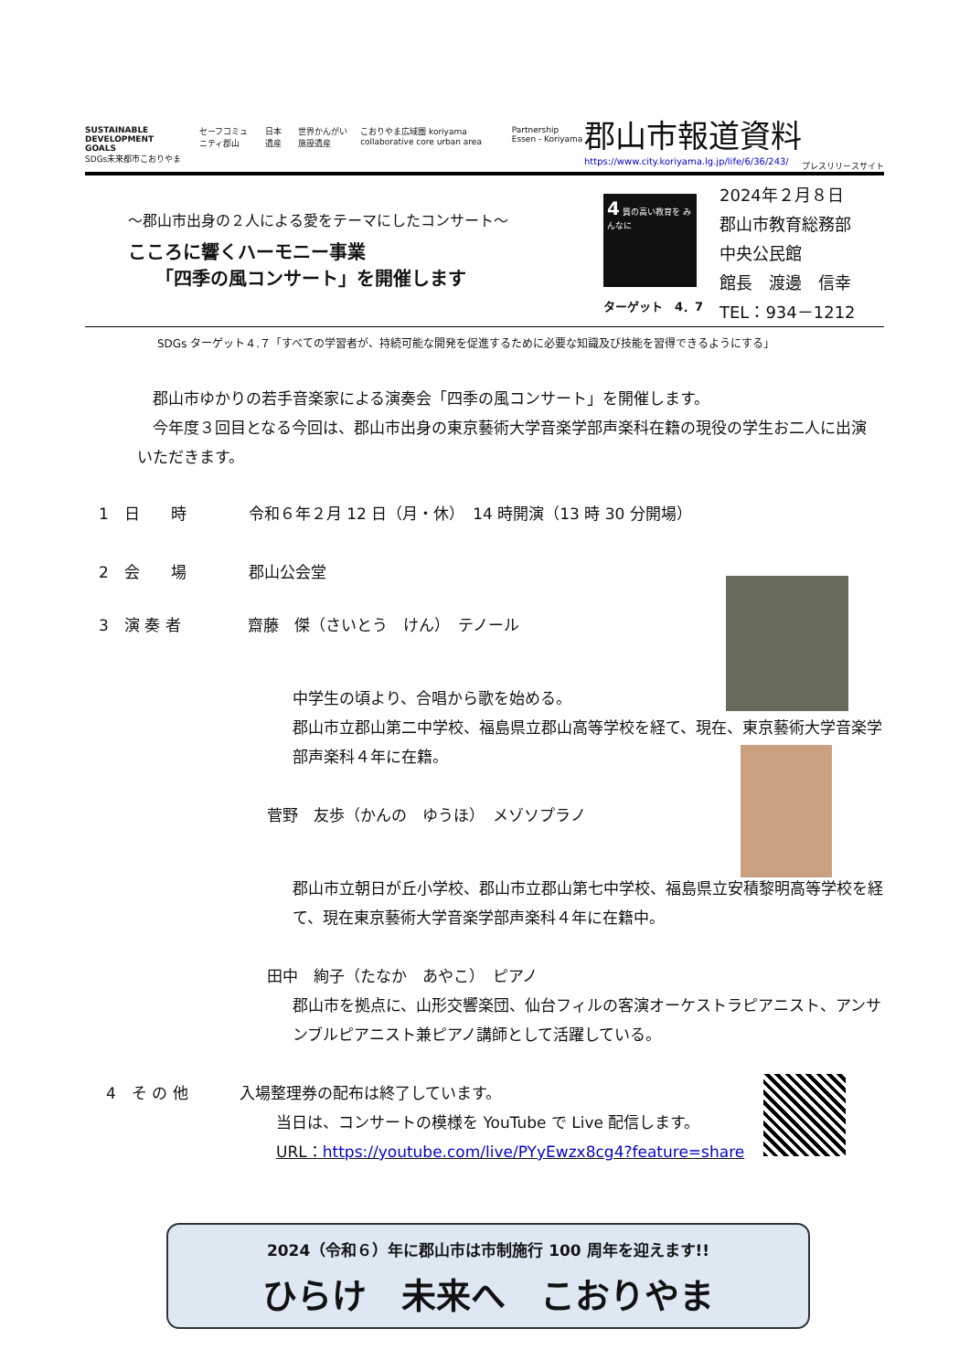SUSTAINABLE DEVELOPMENT GOALS
SDGs未来都市こおりやま セーフコミュニティ郡山 日本遺産 世界かんがい施設遺産 こおりやま広域圏 koriyama collaborative core urban area Partnership Essen - Koriyama
郡山市報道資料
https://www.city.koriyama.lg.jp/life/6/36/243/
プレスリリースサイト
～郡山市出身の２人による愛をテーマにしたコンサート～
こころに響くハーモニー事業
　　「四季の風コンサート」を開催します
4 質の高い教育を みんなに
ターゲット　4．7
2024年２月８日
郡山市教育総務部
中央公民館
館長　渡邊　信幸
TEL：934－1212
SDGs ターゲット４.７「すべての学習者が、持続可能な開発を促進するために必要な知識及び技能を習得できるようにする」
　郡山市ゆかりの若手音楽家による演奏会「四季の風コンサート」を開催します。
　今年度３回目となる今回は、郡山市出身の東京藝術大学音楽学部声楽科在籍の現役の学生お二人に出演いただきます。
1　日　　時　　　　令和６年２月 12 日（月・休）　14 時開演（13 時 30 分開場）
2　会　　場　　　　郡山公会堂
3　演 奏 者　　　　 齋藤　傑（さいとう　けん）　テノール
中学生の頃より、合唱から歌を始める。
郡山市立郡山第二中学校、福島県立郡山高等学校を経て、現在、東京藝術大学音楽学部声楽科４年に在籍。
菅野　友歩（かんの　ゆうほ）　メゾソプラノ
郡山市立朝日が丘小学校、郡山市立郡山第七中学校、福島県立安積黎明高等学校を経て、現在東京藝術大学音楽学部声楽科４年に在籍中。
田中　絢子（たなか　あやこ）　ピアノ
郡山市を拠点に、山形交響楽団、仙台フィルの客演オーケストラピアニスト、アンサンブルピアニスト兼ピアノ講師として活躍している。
4　そ の 他　　　 入場整理券の配布は終了しています。
当日は、コンサートの模様を YouTube で Live 配信します。
URL：https://youtube.com/live/PYyEwzx8cg4?feature=share
2024（令和６）年に郡山市は市制施行 100 周年を迎えます!!
ひらけ　未来へ　こおりやま